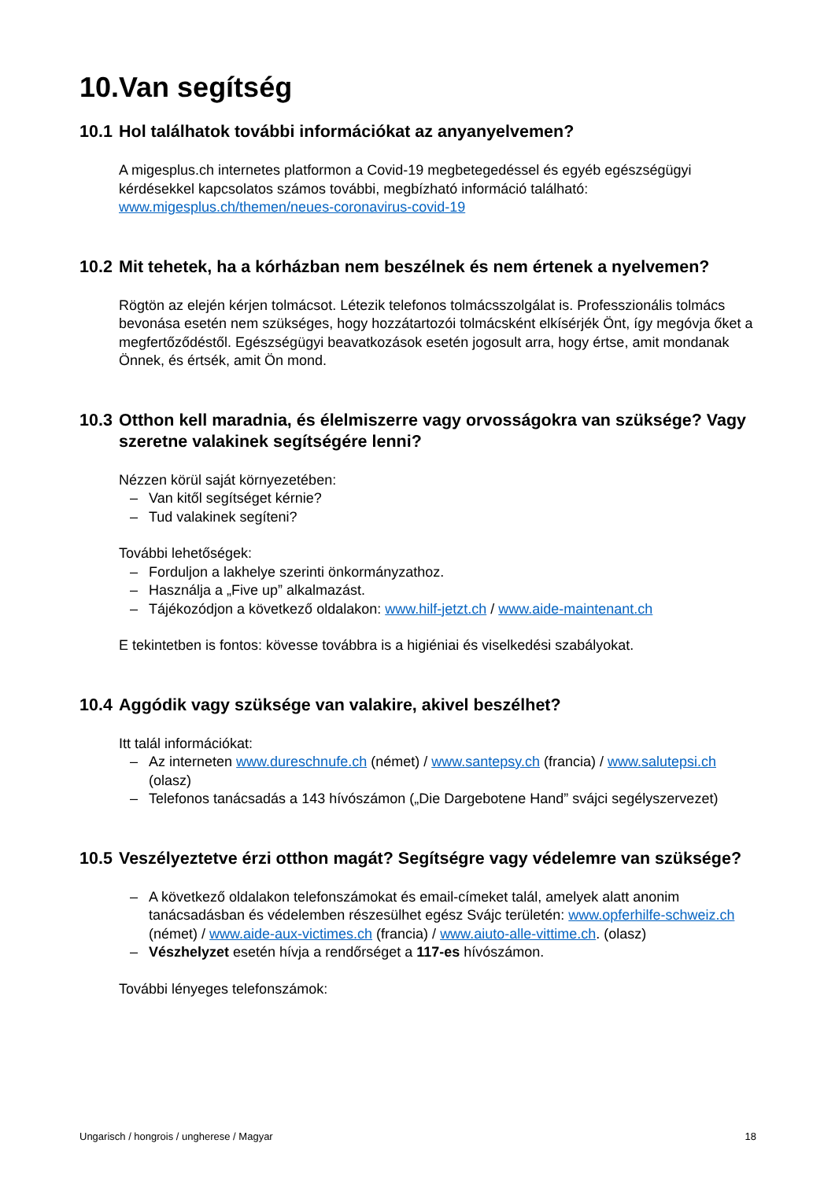10.Van segítség
10.1 Hol találhatok további információkat az anyanyelvemen?
A migesplus.ch internetes platformon a Covid-19 megbetegedéssel és egyéb egészségügyi kérdésekkel kapcsolatos számos további, megbízható információ található: www.migesplus.ch/themen/neues-coronavirus-covid-19
10.2 Mit tehetek, ha a kórházban nem beszélnek és nem értenek a nyelvemen?
Rögtön az elején kérjen tolmácsot. Létezik telefonos tolmácsszolgálat is. Professzionális tolmács bevonása esetén nem szükséges, hogy hozzátartozói tolmácsként elkísérjék Önt, így megóvja őket a megfertőződéstől. Egészségügyi beavatkozások esetén jogosult arra, hogy értse, amit mondanak Önnek, és értsék, amit Ön mond.
10.3 Otthon kell maradnia, és élelmiszerre vagy orvosságokra van szüksége? Vagy szeretne valakinek segítségére lenni?
Nézzen körül saját környezetében:
– Van kitől segítséget kérnie?
– Tud valakinek segíteni?
További lehetőségek:
– Forduljon a lakhelye szerinti önkormányzathoz.
– Használja a „Five up” alkalmazást.
– Tájékozódjon a következő oldalakon: www.hilf-jetzt.ch / www.aide-maintenant.ch
E tekintetben is fontos: kövesse továbbra is a higiéniai és viselkedési szabályokat.
10.4 Aggódik vagy szüksége van valakire, akivel beszélhet?
Itt talál információkat:
– Az interneten www.dureschnufe.ch (német) / www.santepsy.ch (francia) / www.salutepsi.ch (olasz)
– Telefonos tanácsadás a 143 hívószámon („Die Dargebotene Hand” svájci segélyszervezet)
10.5 Veszélyeztetve érzi otthon magát? Segítségre vagy védelemre van szüksége?
– A következő oldalakon telefonszámokat és email-címeket talál, amelyek alatt anonim tanácsadásban és védelemben részesülhet egész Svájc területén: www.opferhilfe-schweiz.ch (német) / www.aide-aux-victimes.ch (francia) / www.aiuto-alle-vittime.ch. (olasz)
– Vészhelyzet esetén hívja a rendőrséget a 117-es hívószámon.
További lényeges telefonszámok:
Ungarisch / hongrois / ungherese / Magyar 18